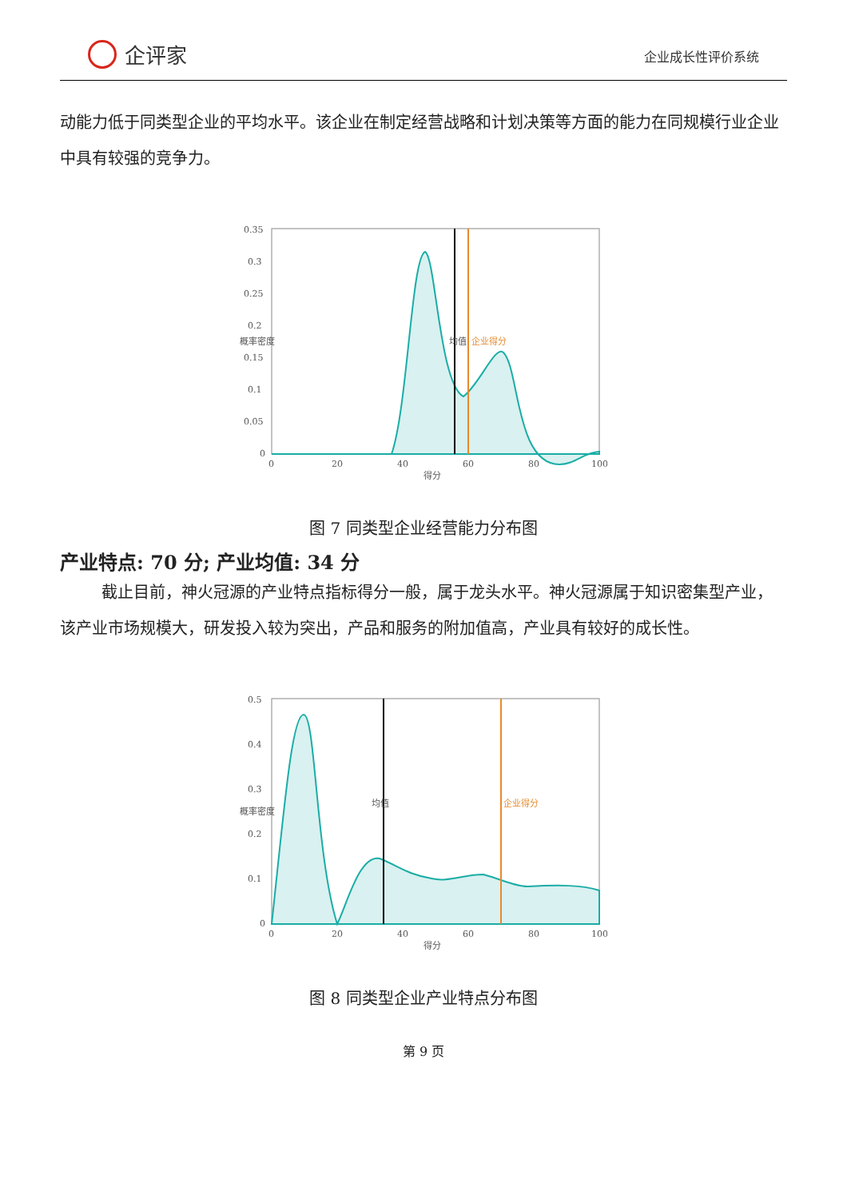企评家
企业成长性评价系统
动能力低于同类型企业的平均水平。该企业在制定经营战略和计划决策等方面的能力在同规模行业企业中具有较强的竞争力。
0.35
0.3
0.25
0.2
0.15
0.1
0.05
0
0
20
40
60
80
100
得分
概率密度
均值
企业得分
图 7 同类型企业经营能力分布图
产业特点: 70 分; 产业均值: 34 分
截止目前，神火冠源的产业特点指标得分一般，属于龙头水平。神火冠源属于知识密集型产业，该产业市场规模大，研发投入较为突出，产品和服务的附加值高，产业具有较好的成长性。
0.5
0.4
0.3
0.2
0.1
0
0
20
40
60
80
100
得分
概率密度
均值
企业得分
图 8 同类型企业产业特点分布图
第 9 页